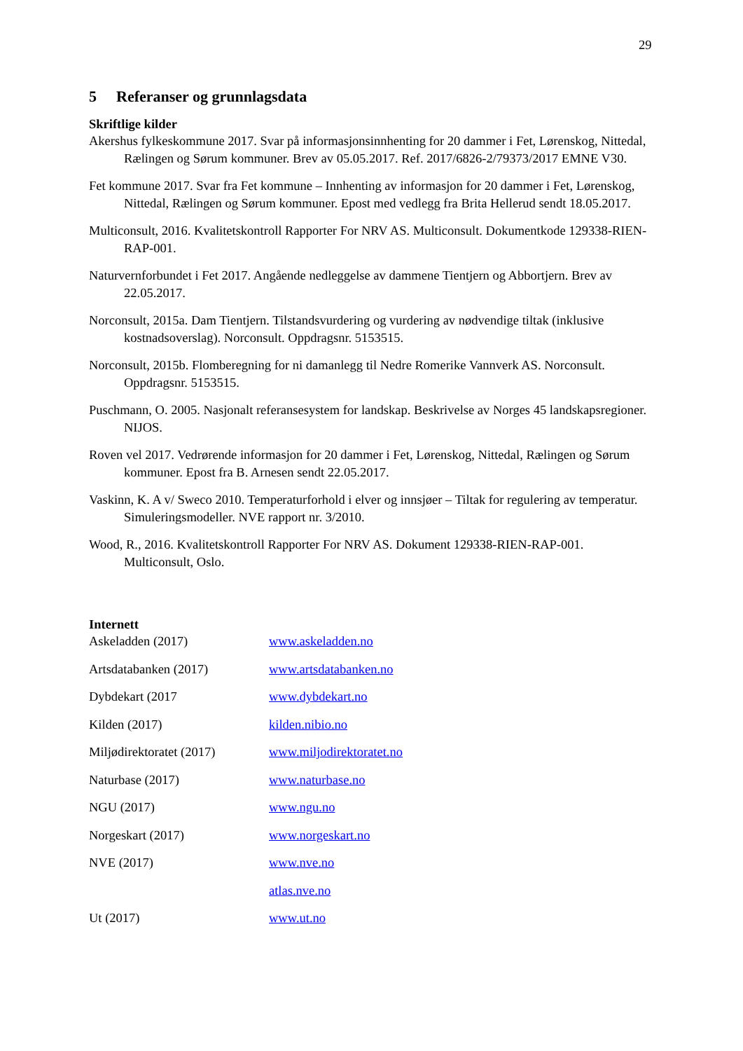29
5 Referanser og grunnlagsdata
Skriftlige kilder
Akershus fylkeskommune 2017. Svar på informasjonsinnhenting for 20 dammer i Fet, Lørenskog, Nittedal, Rælingen og Sørum kommuner. Brev av 05.05.2017. Ref. 2017/6826-2/79373/2017 EMNE V30.
Fet kommune 2017. Svar fra Fet kommune – Innhenting av informasjon for 20 dammer i Fet, Lørenskog, Nittedal, Rælingen og Sørum kommuner. Epost med vedlegg fra Brita Hellerud sendt 18.05.2017.
Multiconsult, 2016. Kvalitetskontroll Rapporter For NRV AS. Multiconsult. Dokumentkode 129338-RIEN-RAP-001.
Naturvernforbundet i Fet 2017. Angående nedleggelse av dammene Tientjern og Abbortjern. Brev av 22.05.2017.
Norconsult, 2015a. Dam Tientjern. Tilstandsvurdering og vurdering av nødvendige tiltak (inklusive kostnadsoverslag). Norconsult. Oppdragsnr. 5153515.
Norconsult, 2015b. Flomberegning for ni damanlegg til Nedre Romerike Vannverk AS. Norconsult. Oppdragsnr. 5153515.
Puschmann, O. 2005. Nasjonalt referansesystem for landskap. Beskrivelse av Norges 45 landskapsregioner. NIJOS.
Roven vel 2017. Vedrørende informasjon for 20 dammer i Fet, Lørenskog, Nittedal, Rælingen og Sørum kommuner. Epost fra B. Arnesen sendt 22.05.2017.
Vaskinn, K. A v/ Sweco 2010. Temperaturforhold i elver og innsjøer – Tiltak for regulering av temperatur. Simuleringsmodeller. NVE rapport nr. 3/2010.
Wood, R., 2016. Kvalitetskontroll Rapporter For NRV AS. Dokument 129338-RIEN-RAP-001. Multiconsult, Oslo.
Internett
Askeladden (2017) www.askeladden.no
Artsdatabanken (2017) www.artsdatabanken.no
Dybdekart (2017 www.dybdekart.no
Kilden (2017) kilden.nibio.no
Miljødirektoratet (2017)
www.miljodirektoratet.no
Naturbase (2017) www.naturbase.no
NGU (2017) www.ngu.no
Norgeskart (2017) www.norgeskart.no
NVE (2017) www.nve.no
atlas.nve.no
Ut (2017) www.ut.no